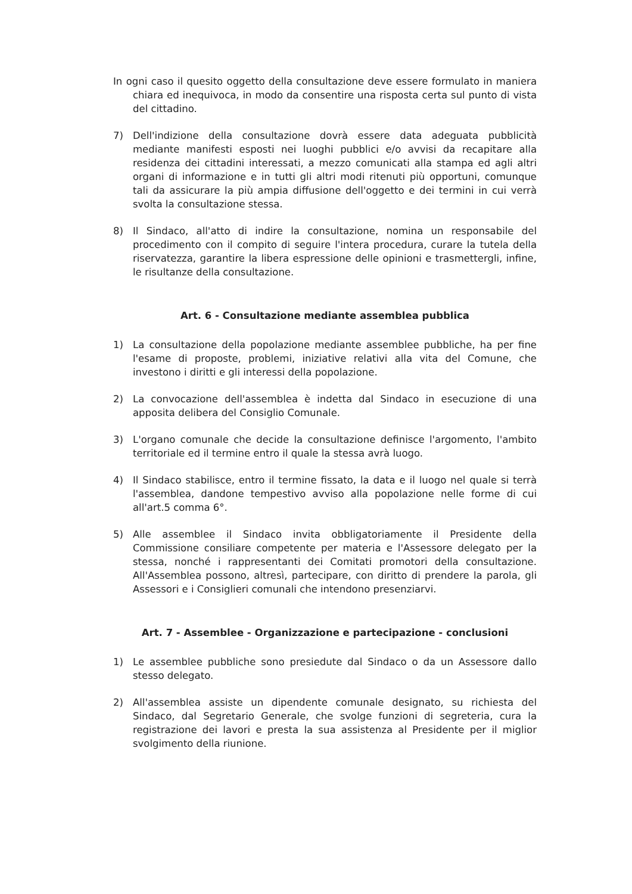In ogni caso il quesito oggetto della consultazione deve essere formulato in maniera chiara ed inequivoca, in modo da consentire una risposta certa sul punto di vista del cittadino.
7) Dell'indizione della consultazione dovrà essere data adeguata pubblicità mediante manifesti esposti nei luoghi pubblici e/o avvisi da recapitare alla residenza dei cittadini interessati, a mezzo comunicati alla stampa ed agli altri organi di informazione e in tutti gli altri modi ritenuti più opportuni, comunque tali da assicurare la più ampia diffusione dell'oggetto e dei termini in cui verrà svolta la consultazione stessa.
8) Il Sindaco, all'atto di indire la consultazione, nomina un responsabile del procedimento con il compito di seguire l'intera procedura, curare la tutela della riservatezza, garantire la libera espressione delle opinioni e trasmettergli, infine, le risultanze della consultazione.
Art. 6 - Consultazione mediante assemblea pubblica
1) La consultazione della popolazione mediante assemblee pubbliche, ha per fine l'esame di proposte, problemi, iniziative relativi alla vita del Comune, che investono i diritti e gli interessi della popolazione.
2) La convocazione dell'assemblea è indetta dal Sindaco in esecuzione di una apposita delibera del Consiglio Comunale.
3) L'organo comunale che decide la consultazione definisce l'argomento, l'ambito territoriale ed il termine entro il quale la stessa avrà luogo.
4) Il Sindaco stabilisce, entro il termine fissato, la data e il luogo nel quale si terrà l'assemblea, dandone tempestivo avviso alla popolazione nelle forme di cui all'art.5 comma 6°.
5) Alle assemblee il Sindaco invita obbligatoriamente il Presidente della Commissione consiliare competente per materia e l'Assessore delegato per la stessa, nonché i rappresentanti dei Comitati promotori della consultazione. All'Assemblea possono, altresì, partecipare, con diritto di prendere la parola, gli Assessori e i Consiglieri comunali che intendono presenziarvi.
Art. 7 - Assemblee - Organizzazione e partecipazione - conclusioni
1) Le assemblee pubbliche sono presiedute dal Sindaco o da un Assessore dallo stesso delegato.
2) All'assemblea assiste un dipendente comunale designato, su richiesta del Sindaco, dal Segretario Generale, che svolge funzioni di segreteria, cura la registrazione dei lavori e presta la sua assistenza al Presidente per il miglior svolgimento della riunione.